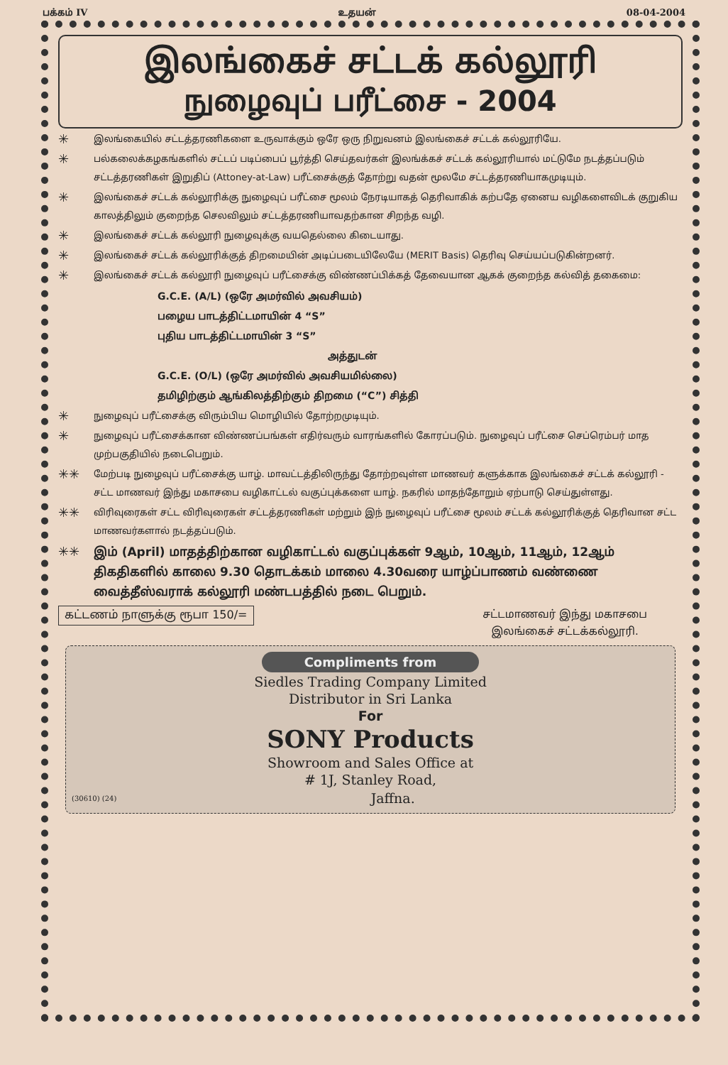பக்கம் IV உதயன் 08-04-2004
இலங்கைச் சட்டக் கல்லூரி
நுழைவுப் பரீட்சை - 2004
✳ இலங்கையில் சட்டத்தரணிகளை உருவாக்கும் ஒரே ஒரு நிறுவனம் இலங்கைச் சட்டக் கல்லூரியே.
✳ பல்கலைக்கழகங்களில் சட்டப் படிப்பைப் பூர்த்தி செய்தவர்கள் இலங்க்கச் சட்டக் கல்லூரியால் மட்டுமே நடத்தப்படும் சட்டத்தரணிகள் இறுதிப் (Attoney-at-Law) பரீட்சைக்குத் தோற்று வதன் மூலமே சட்டத்தரணியாகமுடியும்.
✳ இலங்கைச் சட்டக் கல்லூரிக்கு நுழைவுப் பரீட்சை மூலம் நேரடியாகத் தெரிவாகிக் கற்பதே ஏனைய வழிகளைவிடக் குறுகிய காலத்திலும் குறைந்த செலவிலும் சட்டத்தரணியாவதற்கான சிறந்த வழி.
✳ இலங்கைச் சட்டக் கல்லூரி நுழைவுக்கு வயதெல்லை கிடையாது.
✳ இலங்கைச் சட்டக் கல்லூரிக்குத் திறமையின் அடிப்படையிலேயே (MERIT Basis) தெரிவு செய்யப்படுகின்றனர்.
✳ இலங்கைச் சட்டக் கல்லூரி நுழைவுப் பரீட்சைக்கு விண்ணப்பிக்கத் தேவையான ஆகக் குறைந்த கல்வித் தகைமை:
G.C.E. (A/L) (ஒரே அமர்வில் அவசியம்)
பழைய பாடத்திட்டமாயின் 4 “S”
புதிய பாடத்திட்டமாயின் 3 “S”
அத்துடன்
G.C.E. (O/L) (ஒரே அமர்வில் அவசியமில்லை)
தமிழிற்கும் ஆங்கிலத்திற்கும் திறமை (“C”) சித்தி
✳ நுழைவுப் பரீட்சைக்கு விரும்பிய மொழியில் தோற்றமுடியும்.
✳ நுழைவுப் பரீட்சைக்கான விண்ணப்பங்கள் எதிர்வரும் வாரங்களில் கோரப்படும். நுழைவுப் பரீட்சை செப்ரெம்பர் மாத முற்பகுதியில் நடைபெறும்.
✳✳ மேற்படி நுழைவுப் பரீட்சைக்கு யாழ். மாவட்டத்திலிருந்து தோற்றவுள்ள மாணவர் களுக்காக இலங்கைச் சட்டக் கல்லூரி - சட்ட மாணவர் இந்து மகாசபை வழிகாட்டல் வகுப்புக்களை யாழ். நகரில் மாதந்தோறும் ஏற்பாடு செய்துள்ளது.
✳✳ விரிவுரைகள் சட்ட விரிவுரைகள் சட்டத்தரணிகள் மற்றும் இந் நுழைவுப் பரீட்சை மூலம் சட்டக் கல்லூரிக்குத் தெரிவான சட்ட மாணவர்களால் நடத்தப்படும்.
✳✳ இம் (April) மாதத்திற்கான வழிகாட்டல் வகுப்புக்கள் 9ஆம், 10ஆம், 11ஆம், 12ஆம் திகதிகளில் காலை 9.30 தொடக்கம் மாலை 4.30வரை யாழ்ப்பாணம் வண்ணை வைத்தீஸ்வராக் கல்லூரி மண்டபத்தில் நடை பெறும்.
கட்டணம் நாளுக்கு ரூபா 150/=
சட்டமாணவர் இந்து மகாசபை
இலங்கைச் சட்டக்கல்லூரி.
Compliments from
Siedles Trading Company Limited
Distributor in Sri Lanka
For
SONY Products
Showroom and Sales Office at
# 1J, Stanley Road,
(30610) (24)
Jaffna.